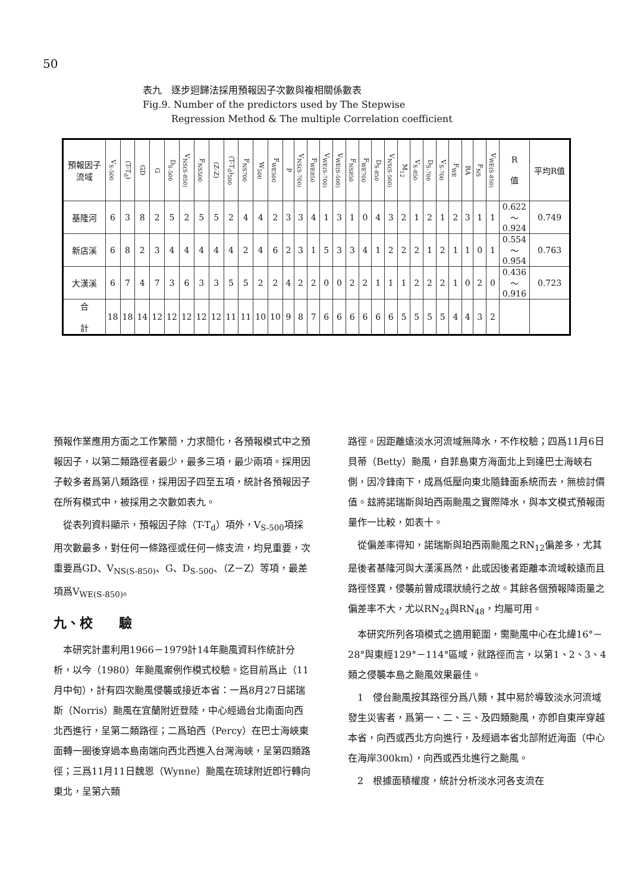50
表九　逐步迴歸法採用預報因子次數與複相關係數表
Fig.9. Number of the predictors used by The Stepwise
　　　Regression Method & The multiple Correlation coefficient
| 預報因子 流域 | V<sub>S-500</sub> | (T-T<sub>d</sub>) | GD | G | D<sub>S-500</sub> | V<sub>NS(S-850)</sub> | F<sub>NS500</sub> | (Z-Z) | (T-T<sub>d</sub>)<sub>500</sub> | F<sub>NS700</sub> | W<sub>500</sub> | F<sub>WE500</sub> | P | V<sub>NS(S-700)</sub> | F<sub>WE850</sub> | V<sub>WE(S-700)</sub> | V<sub>WE(S-500)</sub> | F<sub>NS850</sub> | F<sub>WE700</sub> | D<sub>S-850</sub> | V<sub>NS(S-500)</sub> | M<sub>12</sub> | V<sub>S-850</sub> | D<sub>S-700</sub> | V<sub>S-700</sub> | F<sub>WE</sub> | RA | F<sub>NS</sub> | V<sub>WE(S-850)</sub> | R 值 | 平均R值 |
| --- | --- | --- | --- | --- | --- | --- | --- | --- | --- | --- | --- | --- | --- | --- | --- | --- | --- | --- | --- | --- | --- | --- | --- | --- | --- | --- | --- | --- | --- | --- | --- |
| 基隆河 | 6 | 3 | 8 | 2 | 5 | 2 | 5 | 5 | 2 | 4 | 4 | 2 | 3 | 3 | 4 | 1 | 3 | 1 | 0 | 4 | 3 | 2 | 1 | 2 | 1 | 2 | 3 | 1 | 1 | 0.622 ～ 0.924 | 0.749 |
| 新店溪 | 6 | 8 | 2 | 3 | 4 | 4 | 4 | 4 | 4 | 2 | 4 | 6 | 2 | 3 | 1 | 5 | 3 | 3 | 4 | 1 | 2 | 2 | 2 | 1 | 2 | 1 | 1 | 0 | 1 | 0.554 ～ 0.954 | 0.763 |
| 大漢溪 | 6 | 7 | 4 | 7 | 3 | 6 | 3 | 3 | 5 | 5 | 2 | 2 | 4 | 2 | 2 | 0 | 0 | 2 | 2 | 1 | 1 | 1 | 2 | 2 | 2 | 1 | 0 | 2 | 0 | 0.436 ～ 0.916 | 0.723 |
| 合 計 | 18 | 18 | 14 | 12 | 12 | 12 | 12 | 12 | 11 | 11 | 10 | 10 | 9 | 8 | 7 | 6 | 6 | 6 | 6 | 6 | 6 | 5 | 5 | 5 | 5 | 4 | 4 | 3 | 2 | | |
預報作業應用方面之工作繁簡，力求簡化，各預報模式中之預報因子，以第二類路徑者最少，最多三項，最少兩項。採用因子較多者爲第八類路徑，採用因子四至五項，統計各預報因子在所有模式中，被採用之次數如表九。
　從表列資料顯示，預報因子除（T-T<sub>d</sub>）項外，V<sub>S-500</sub>項採用次數最多，對任何一條路徑或任何一條支流，均見重要，次重要爲GD、V<sub>NS(S-850)</sub>、G、D<sub>S-500</sub>、（Z－Z）等項，最差項爲V<sub>WE(S-850)</sub>。
九、校　　驗
　本研究計畫利用1966－1979計14年颱風資料作統計分析，以今（1980）年颱風案例作模式校驗。迄目前爲止（11月中旬），計有四次颱風侵襲或接近本省：一爲8月27日諾瑞斯（Norris）颱風在宜蘭附近登陸，中心經過台北南面向西北西進行，呈第二類路徑；二爲珀西（Percy）在巴士海峽東面轉一圈後穿過本島南端向西北西進入台灣海峽，呈第四類路徑；三爲11月11日魏恩（Wynne）颱風在琉球附近卽行轉向東北，呈第六類
路徑。因距離遠淡水河流域無降水，不作校驗；四爲11月6日貝蒂（Betty）颱風，自菲島東方海面北上到達巴士海峽右側，因冷鋒南下，成爲低壓向東北隨鋒面系統而去，無檢討價值。玆將諾瑞斯與珀西兩颱風之實際降水，與本文模式預報雨量作一比較，如表十。
　從偏差率得知，諾瑞斯與珀西兩颱風之RN<sub>12</sub>偏差多，尤其是後者基隆河與大漢溪爲然，此或因後者距離本流域較遠而且路徑怪異，侵襲前曾成環狀繞行之故。其餘各個預報降雨量之偏差率不大，尤以RN<sub>24</sub>與RN<sub>48</sub>，均屬可用。
　本研究所列各項模式之適用範圍，需颱風中心在北緯16°－28°與東經129°－114°區域，就路徑而言，以第1、2、3、4類之侵襲本島之颱風效果最佳。
　1　侵台颱風按其路徑分爲八類，其中易於導致淡水河流域發生災害者，爲第一、二、三、及四類颱風，亦卽自東岸穿越本省，向西或西北方向進行，及經過本省北部附近海面（中心在海岸300km），向西或西北進行之颱風。
　2　根據面積權度，統計分析淡水河各支流在